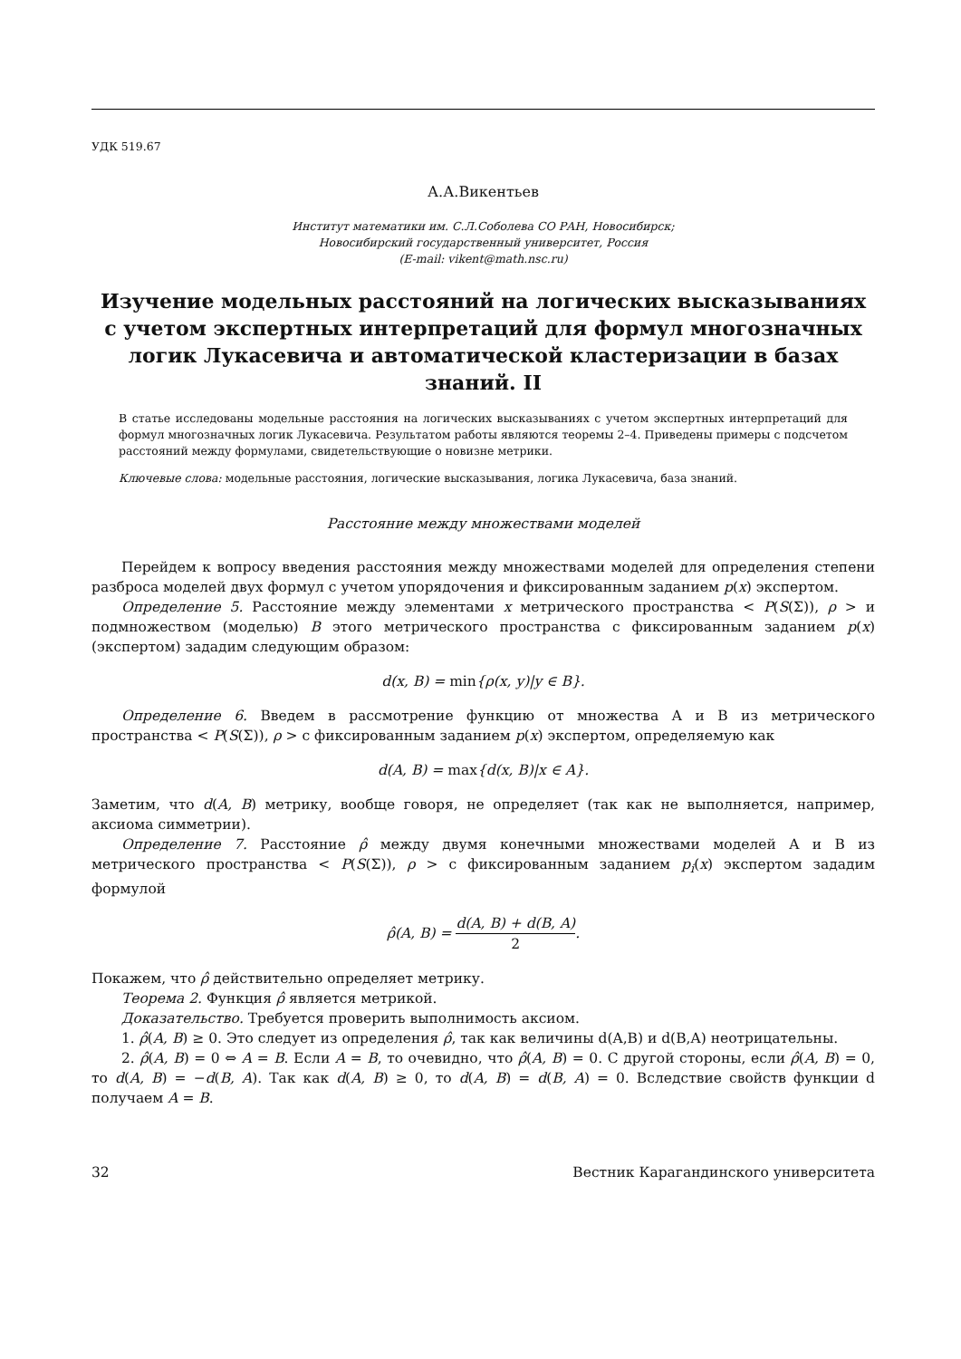УДК 519.67
А.А.Викентьев
Институт математики им. С.Л.Соболева СО РАН, Новосибирск;
Новосибирский государственный университет, Россия
(E-mail: vikent@math.nsc.ru)
Изучение модельных расстояний на логических высказываниях с учетом экспертных интерпретаций для формул многозначных логик Лукасевича и автоматической кластеризации в базах знаний. II
В статье исследованы модельные расстояния на логических высказываниях с учетом экспертных интерпретаций для формул многозначных логик Лукасевича. Результатом работы являются теоремы 2–4. Приведены примеры с подсчетом расстояний между формулами, свидетельствующие о новизне метрики.
Ключевые слова: модельные расстояния, логические высказывания, логика Лукасевича, база знаний.
Расстояние между множествами моделей
Перейдем к вопросу введения расстояния между множествами моделей для определения степени разброса моделей двух формул с учетом упорядочения и фиксированным заданием p(x) экспертом.
Определение 5. Расстояние между элементами x метрического пространства < P(S(Σ)), ρ > и подмножеством (моделью) B этого метрического пространства с фиксированным заданием p(x) (экспертом) зададим следующим образом:
d(x, B) = min{ρ(x, y)|y ∈ B}.
Определение 6. Введем в рассмотрение функцию от множества A и B из метрического пространства < P(S(Σ)), ρ > с фиксированным заданием p(x) экспертом, определяемую как
d(A, B) = max{d(x, B)|x ∈ A}.
Заметим, что d(A, B) метрику, вообще говоря, не определяет (так как не выполняется, например, аксиома симметрии).
Определение 7. Расстояние ρ̂ между двумя конечными множествами моделей A и B из метрического пространства < P(S(Σ)), ρ > с фиксированным заданием p<sub>i</sub>(x) экспертом зададим формулой
ρ̂(A, B) = d(A, B) + d(B, A) 2.
Покажем, что ρ̂ действительно определяет метрику.
Теорема 2. Функция ρ̂ является метрикой.
Доказательство. Требуется проверить выполнимость аксиом.
1. ρ̂(A, B) ≥ 0. Это следует из определения ρ̂, так как величины d(A,B) и d(B,A) неотрицательны.
2. ρ̂(A, B) = 0 ⇔ A = B. Если A = B, то очевидно, что ρ̂(A, B) = 0. С другой стороны, если ρ̂(A, B) = 0, то d(A, B) = −d(B, A). Так как d(A, B) ≥ 0, то d(A, B) = d(B, A) = 0. Вследствие свойств функции d получаем A = B.
32 Вестник Карагандинского университета